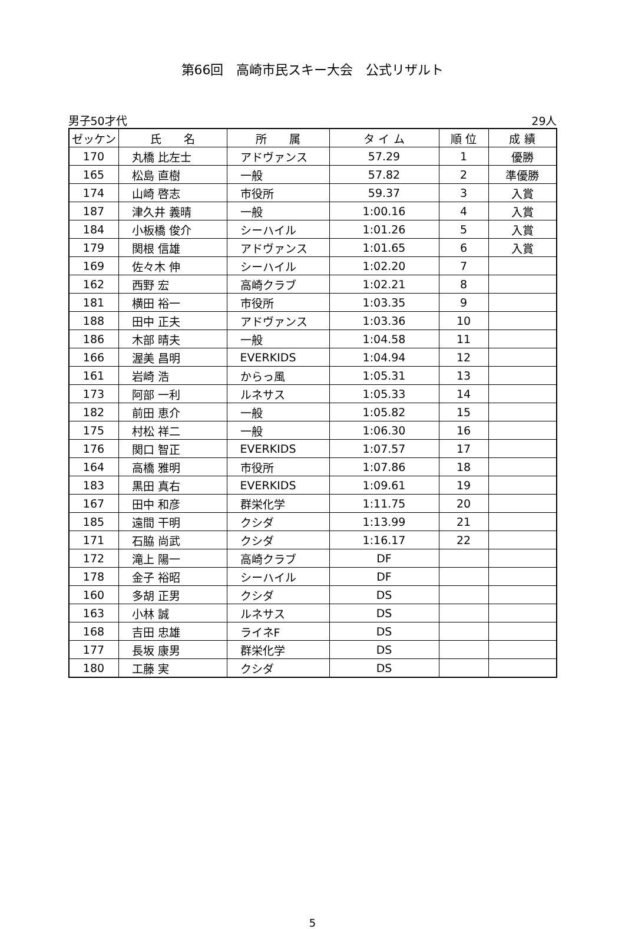第66回　高崎市民スキー大会　公式リザルト
男子50才代 29人
| ゼッケン | 氏 名 | 所 属 | タ イ ム | 順 位 | 成 績 |
| --- | --- | --- | --- | --- | --- |
| 170 | 丸橋 比左士 | アドヴァンス | 57.29 | 1 | 優勝 |
| 165 | 松島 直樹 | 一般 | 57.82 | 2 | 準優勝 |
| 174 | 山崎 啓志 | 市役所 | 59.37 | 3 | 入賞 |
| 187 | 津久井 義晴 | 一般 | 1:00.16 | 4 | 入賞 |
| 184 | 小板橋 俊介 | シーハイル | 1:01.26 | 5 | 入賞 |
| 179 | 関根 信雄 | アドヴァンス | 1:01.65 | 6 | 入賞 |
| 169 | 佐々木 伸 | シーハイル | 1:02.20 | 7 | |
| 162 | 西野 宏 | 高崎クラブ | 1:02.21 | 8 | |
| 181 | 横田 裕一 | 市役所 | 1:03.35 | 9 | |
| 188 | 田中 正夫 | アドヴァンス | 1:03.36 | 10 | |
| 186 | 木部 晴夫 | 一般 | 1:04.58 | 11 | |
| 166 | 渥美 昌明 | EVERKIDS | 1:04.94 | 12 | |
| 161 | 岩崎 浩 | からっ風 | 1:05.31 | 13 | |
| 173 | 阿部 一利 | ルネサス | 1:05.33 | 14 | |
| 182 | 前田 恵介 | 一般 | 1:05.82 | 15 | |
| 175 | 村松 祥二 | 一般 | 1:06.30 | 16 | |
| 176 | 関口 智正 | EVERKIDS | 1:07.57 | 17 | |
| 164 | 高橋 雅明 | 市役所 | 1:07.86 | 18 | |
| 183 | 黒田 真右 | EVERKIDS | 1:09.61 | 19 | |
| 167 | 田中 和彦 | 群栄化学 | 1:11.75 | 20 | |
| 185 | 遠間 干明 | クシダ | 1:13.99 | 21 | |
| 171 | 石脇 尚武 | クシダ | 1:16.17 | 22 | |
| 172 | 滝上 陽一 | 高崎クラブ | DF | | |
| 178 | 金子 裕昭 | シーハイル | DF | | |
| 160 | 多胡 正男 | クシダ | DS | | |
| 163 | 小林 誠 | ルネサス | DS | | |
| 168 | 吉田 忠雄 | ライネF | DS | | |
| 177 | 長坂 康男 | 群栄化学 | DS | | |
| 180 | 工藤 実 | クシダ | DS | | |
5